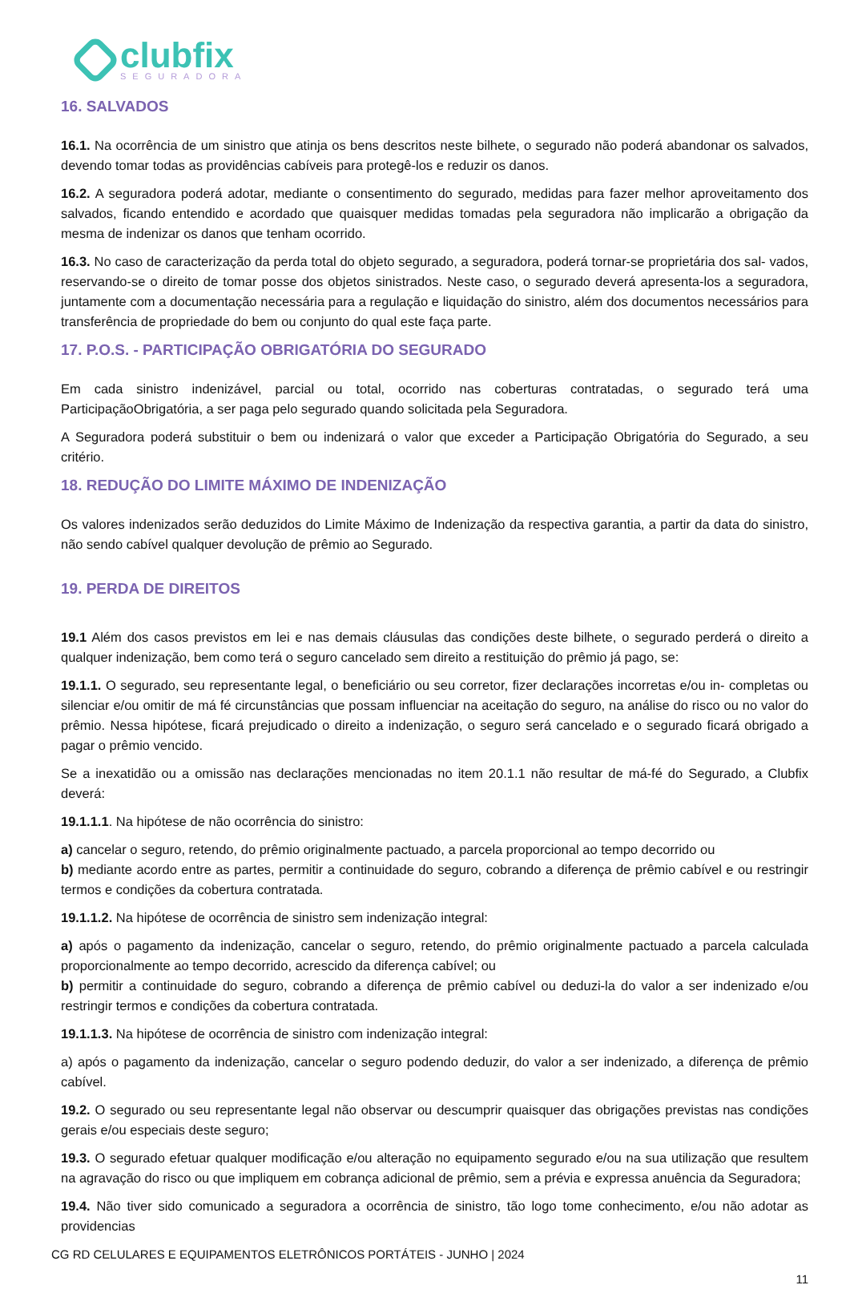clubfix
SEGURADORA
16. SALVADOS
16.1. Na ocorrência de um sinistro que atinja os bens descritos neste bilhete, o segurado não poderá abandonar os salvados, devendo tomar todas as providências cabíveis para protegê-los e reduzir os danos.
16.2. A seguradora poderá adotar, mediante o consentimento do segurado, medidas para fazer melhor aproveitamento dos salvados, ficando entendido e acordado que quaisquer medidas tomadas pela seguradora não implicarão a obrigação da mesma de indenizar os danos que tenham ocorrido.
16.3. No caso de caracterização da perda total do objeto segurado, a seguradora, poderá tornar-se proprietária dos sal- vados, reservando-se o direito de tomar posse dos objetos sinistrados. Neste caso, o segurado deverá apresenta-los a seguradora, juntamente com a documentação necessária para a regulação e liquidação do sinistro, além dos documentos necessários para transferência de propriedade do bem ou conjunto do qual este faça parte.
17. P.O.S. - PARTICIPAÇÃO OBRIGATÓRIA DO SEGURADO
Em cada sinistro indenizável, parcial ou total, ocorrido nas coberturas contratadas, o segurado terá uma ParticipaçãoObrigatória, a ser paga pelo segurado quando solicitada pela Seguradora.
A Seguradora poderá substituir o bem ou indenizará o valor que exceder a Participação Obrigatória do Segurado, a seu critério.
18. REDUÇÃO DO LIMITE MÁXIMO DE INDENIZAÇÃO
Os valores indenizados serão deduzidos do Limite Máximo de Indenização da respectiva garantia, a partir da data do sinistro, não sendo cabível qualquer devolução de prêmio ao Segurado.
19. PERDA DE DIREITOS
19.1 Além dos casos previstos em lei e nas demais cláusulas das condições deste bilhete, o segurado perderá o direito a qualquer indenização, bem como terá o seguro cancelado sem direito a restituição do prêmio já pago, se:
19.1.1. O segurado, seu representante legal, o beneficiário ou seu corretor, fizer declarações incorretas e/ou in- completas ou silenciar e/ou omitir de má fé circunstâncias que possam influenciar na aceitação do seguro, na análise do risco ou no valor do prêmio. Nessa hipótese, ficará prejudicado o direito a indenização, o seguro será cancelado e o segurado ficará obrigado a pagar o prêmio vencido.
Se a inexatidão ou a omissão nas declarações mencionadas no item 20.1.1 não resultar de má-fé do Segurado, a Clubfix deverá:
19.1.1.1. Na hipótese de não ocorrência do sinistro:
a) cancelar o seguro, retendo, do prêmio originalmente pactuado, a parcela proporcional ao tempo decorrido ou
b) mediante acordo entre as partes, permitir a continuidade do seguro, cobrando a diferença de prêmio cabível e ou restringir termos e condições da cobertura contratada.
19.1.1.2. Na hipótese de ocorrência de sinistro sem indenização integral:
a) após o pagamento da indenização, cancelar o seguro, retendo, do prêmio originalmente pactuado a parcela calculada proporcionalmente ao tempo decorrido, acrescido da diferença cabível; ou
b) permitir a continuidade do seguro, cobrando a diferença de prêmio cabível ou deduzi-la do valor a ser indenizado e/ou restringir termos e condições da cobertura contratada.
19.1.1.3. Na hipótese de ocorrência de sinistro com indenização integral:
a) após o pagamento da indenização, cancelar o seguro podendo deduzir, do valor a ser indenizado, a diferença de prêmio cabível.
19.2. O segurado ou seu representante legal não observar ou descumprir quaisquer das obrigações previstas nas condições gerais e/ou especiais deste seguro;
19.3. O segurado efetuar qualquer modificação e/ou alteração no equipamento segurado e/ou na sua utilização que resultem na agravação do risco ou que impliquem em cobrança adicional de prêmio, sem a prévia e expressa anuência da Seguradora;
19.4. Não tiver sido comunicado a seguradora a ocorrência de sinistro, tão logo tome conhecimento, e/ou não adotar as providencias
CG RD CELULARES E EQUIPAMENTOS ELETRÔNICOS PORTÁTEIS - JUNHO | 2024
11